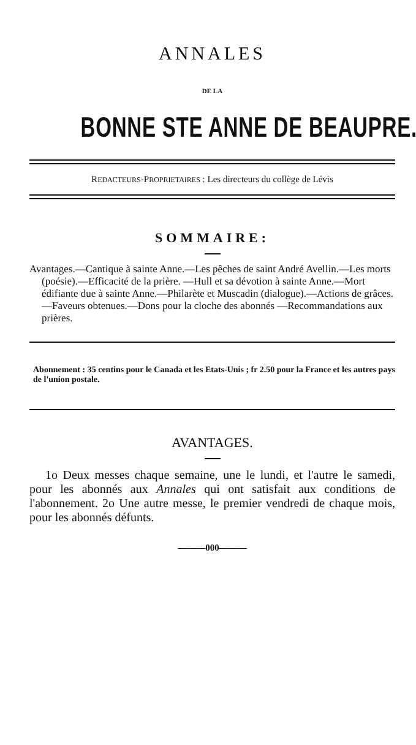ANNALES
DE LA
BONNE STE ANNE DE BEAUPRE.
REDACTEURS-PROPRIETAIRES : Les directeurs du collège de Lévis
SOMMAIRE:
Avantages.—Cantique à sainte Anne.—Les pêches de saint André Avellin.—Les morts (poésie).—Efficacité de la prière. —Hull et sa dévotion à sainte Anne.—Mort édifiante due à sainte Anne.—Philarète et Muscadin (dialogue).—Actions de grâces.—Faveurs obtenues.—Dons pour la cloche des abonnés —Recommandations aux prières.
Abonnement : 35 centins pour le Canada et les Etats-Unis ; fr 2.50 pour la France et les autres pays de l'union postale.
AVANTAGES.
1o Deux messes chaque semaine, une le lundi, et l'autre le samedi, pour les abonnés aux Annales qui ont satisfait aux conditions de l'abonnement. 2o Une autre messe, le premier vendredi de chaque mois, pour les abonnés défunts.
———000———